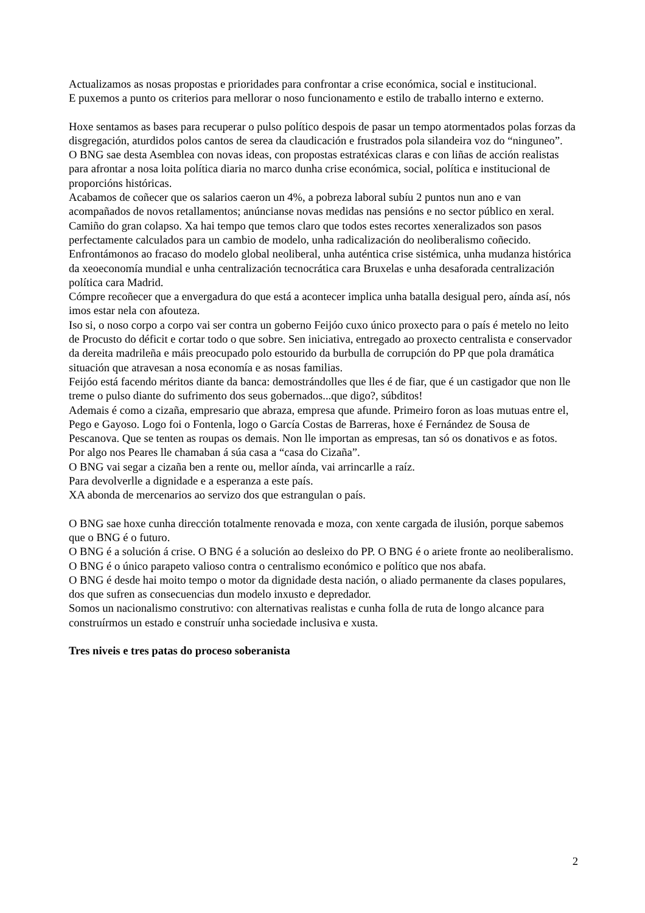Actualizamos as nosas propostas e prioridades para confrontar a crise económica, social e institucional.
E puxemos a punto os criterios para mellorar o noso funcionamento e estilo de traballo interno e externo.
Hoxe sentamos as bases para recuperar o pulso político despois de pasar un tempo atormentados polas forzas da disgregación, aturdidos polos cantos de serea da claudicación e frustrados pola silandeira voz do “ninguneo”.
O BNG sae desta Asemblea con novas ideas, con propostas estratéxicas claras e con liñas de acción realistas para afrontar a nosa loita política diaria no marco dunha crise económica, social, política e institucional de proporcións históricas.
Acabamos de coñecer que os salarios caeron un 4%, a pobreza laboral subíu 2 puntos nun ano e van acompañados de novos retallamentos; anúncianse novas medidas nas pensións e no sector público en xeral. Camiño do gran colapso. Xa hai tempo que temos claro que todos estes recortes xeneralizados son pasos perfectamente calculados para un cambio de modelo, unha radicalización do neoliberalismo coñecido.
Enfrontámonos ao fracaso do modelo global neoliberal, unha auténtica crise sistémica, unha mudanza histórica da xeoeconomía mundial e unha centralización tecnocrática cara Bruxelas e unha desaforada centralización política cara Madrid.
Cómpre recoñecer que a envergadura do que está a acontecer implica unha batalla desigual pero, aínda así, nós imos estar nela con afouteza.
Iso si, o noso corpo a corpo vai ser contra un goberno Feijóo cuxo único proxecto para o país é metelo no leito de Procusto do déficit e cortar todo o que sobre. Sen iniciativa, entregado ao proxecto centralista e conservador da dereita madrileña e máis preocupado polo estourido da burbulla de corrupción do PP que pola dramática situación que atravesan a nosa economía e as nosas familias.
Feijóo está facendo méritos diante da banca: demostrándolles que lles é de fiar, que é un castigador que non lle treme o pulso diante do sufrimento dos seus gobernados...que digo?, súbditos!
Ademais é como a cizaña, empresario que abraza, empresa que afunde. Primeiro foron as loas mutuas entre el, Pego e Gayoso. Logo foi o Fontenla, logo o García Costas de Barreras, hoxe é Fernández de Sousa de Pescanova. Que se tenten as roupas os demais. Non lle importan as empresas, tan só os donativos e as fotos.
Por algo nos Peares lle chamaban á súa casa a “casa do Cizaña”.
O BNG vai segar a cizaña ben a rente ou, mellor aínda, vai arrincarlle a raíz.
Para devolverlle a dignidade e a esperanza a este país.
XA abonda de mercenarios ao servizo dos que estrangulan o país.
O BNG sae hoxe cunha dirección totalmente renovada e moza, con xente cargada de ilusión, porque sabemos que o BNG é o futuro.
O BNG é a solución á crise. O BNG é a solución ao desleixo do PP. O BNG é o ariete fronte ao neoliberalismo. O BNG é o único parapeto valioso contra o centralismo económico e político que nos abafa.
O BNG é desde hai moito tempo o motor da dignidade desta nación, o aliado permanente da clases populares, dos que sufren as consecuencias dun modelo inxusto e depredador.
Somos un nacionalismo construtivo: con alternativas realistas e cunha folla de ruta de longo alcance para construírmos un estado e construír unha sociedade inclusiva e xusta.
Tres niveis e tres patas do proceso soberanista
2